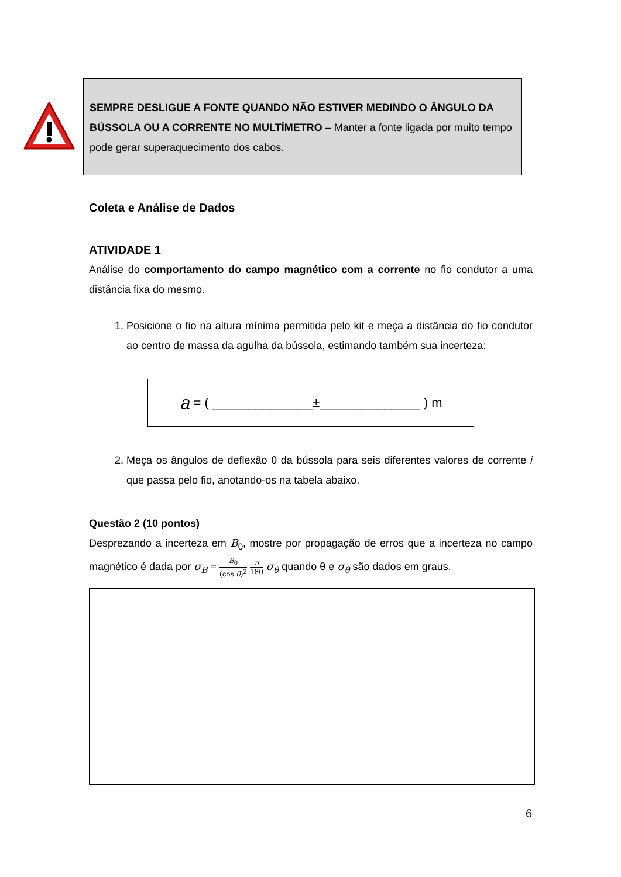SEMPRE DESLIGUE A FONTE QUANDO NÃO ESTIVER MEDINDO O ÂNGULO DA BÚSSOLA OU A CORRENTE NO MULTÍMETRO – Manter a fonte ligada por muito tempo pode gerar superaquecimento dos cabos.
Coleta e Análise de Dados
ATIVIDADE 1
Análise do comportamento do campo magnético com a corrente no fio condutor a uma distância fixa do mesmo.
1. Posicione o fio na altura mínima permitida pelo kit e meça a distância do fio condutor ao centro de massa da agulha da bússola, estimando também sua incerteza:
a = ( ______________±______________ ) m
2. Meça os ângulos de deflexão θ da bússola para seis diferentes valores de corrente i que passa pelo fio, anotando-os na tabela abaixo.
Questão 2 (10 pontos)
Desprezando a incerteza em B<sub>0</sub>, mostre por propagação de erros que a incerteza no campo magnético é dada por σ<sub>B</sub> = B<sub>0</sub> (cos θ)<sup>2</sup> π 180 σ<sub>θ</sub> quando θ e σ<sub>θ</sub> são dados em graus.
6